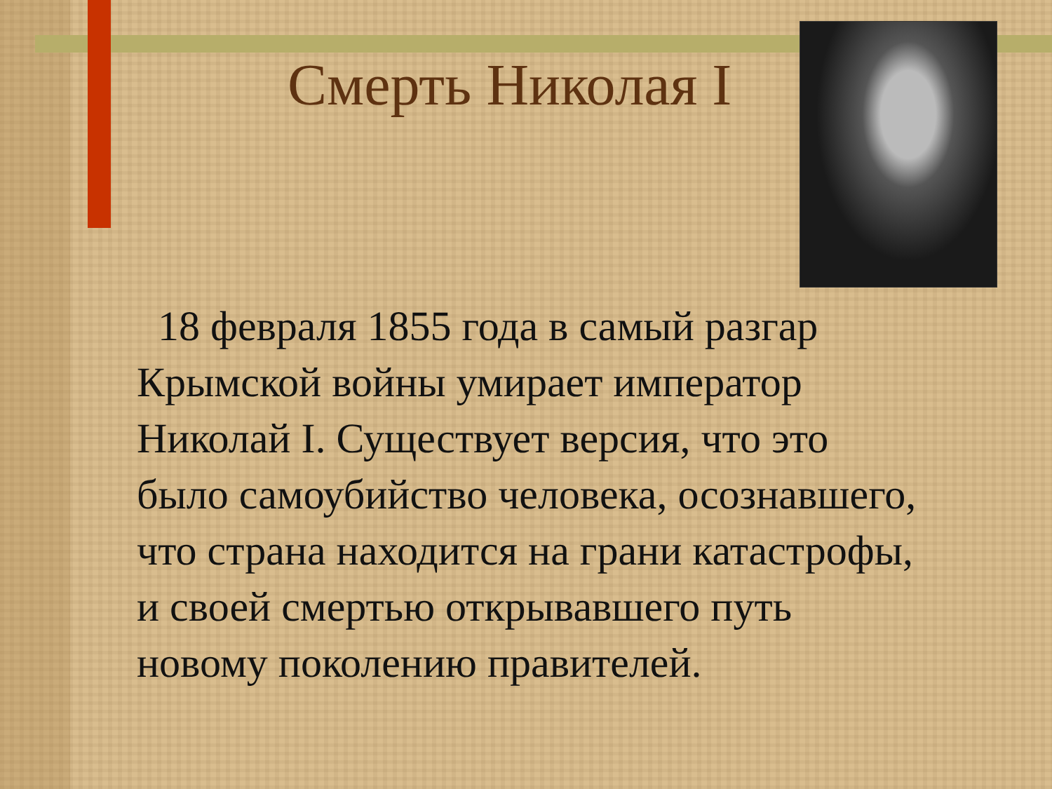Смерть Николая I
18 февраля 1855 года в самый разгар Крымской войны умирает император Николай I. Существует версия, что это было самоубийство человека, осознавшего, что страна находится на грани катастрофы, и своей смертью открывавшего путь новому поколению правителей.